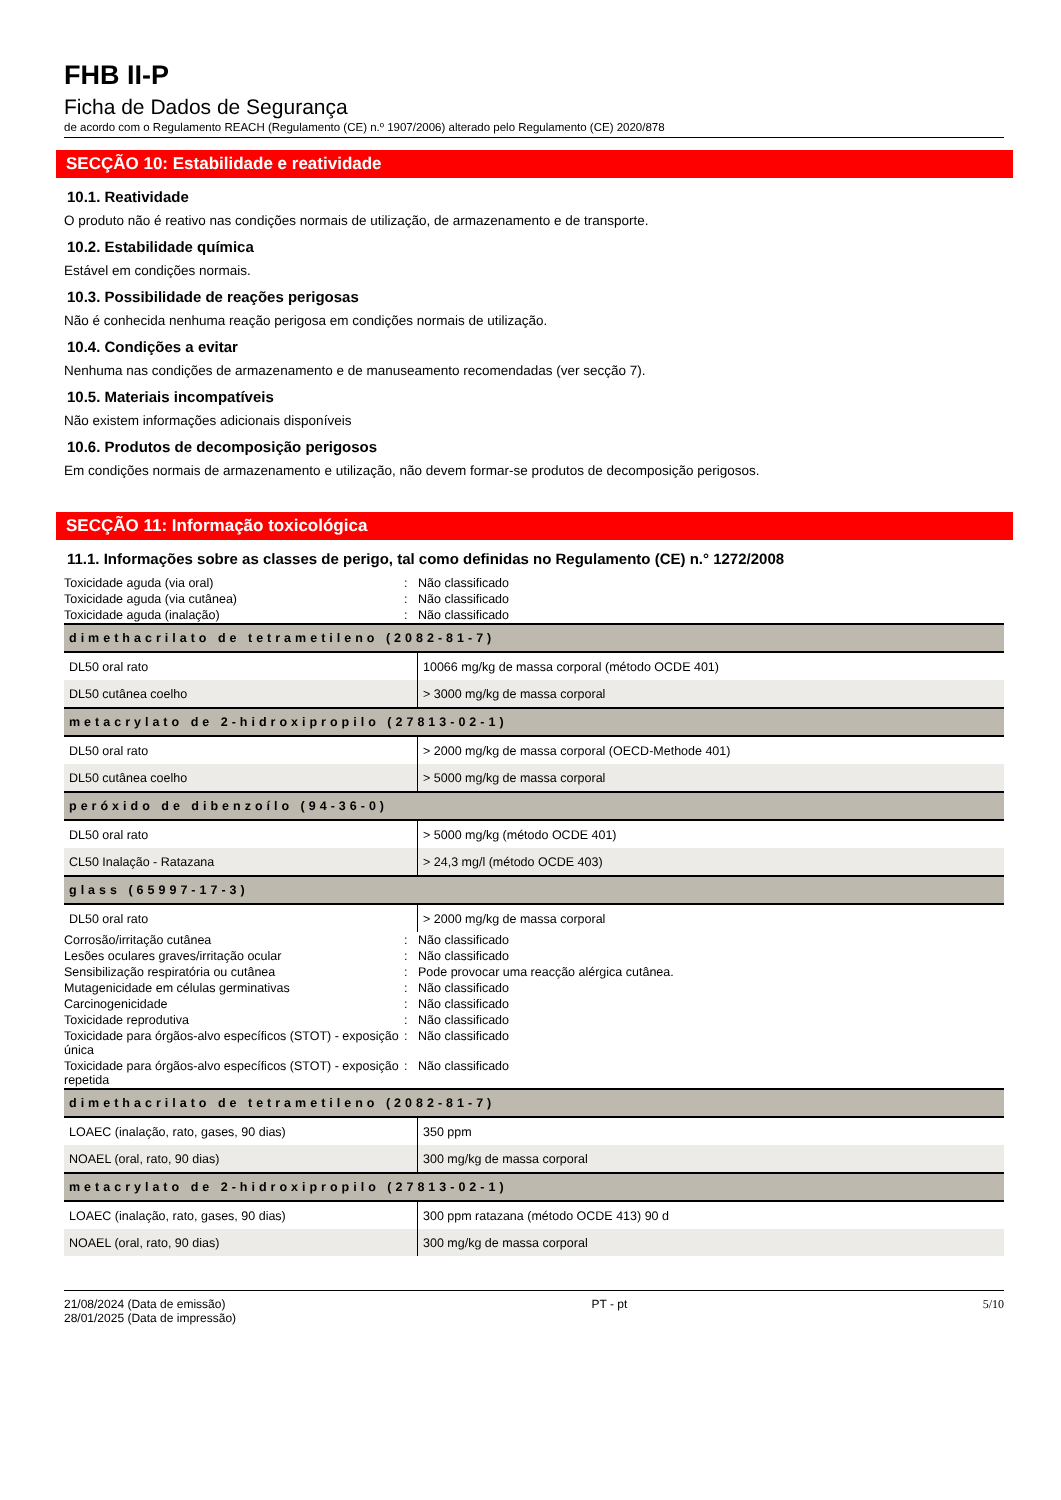FHB II-P
Ficha de Dados de Segurança
de acordo com o Regulamento REACH (Regulamento (CE) n.º 1907/2006) alterado pelo Regulamento (CE) 2020/878
SECÇÃO 10: Estabilidade e reatividade
10.1. Reatividade
O produto não é reativo nas condições normais de utilização, de armazenamento e de transporte.
10.2. Estabilidade química
Estável em condições normais.
10.3. Possibilidade de reações perigosas
Não é conhecida nenhuma reação perigosa em condições normais de utilização.
10.4. Condições a evitar
Nenhuma nas condições de armazenamento e de manuseamento recomendadas (ver secção 7).
10.5. Materiais incompatíveis
Não existem informações adicionais disponíveis
10.6. Produtos de decomposição perigosos
Em condições normais de armazenamento e utilização, não devem formar-se produtos de decomposição perigosos.
SECÇÃO 11: Informação toxicológica
11.1. Informações sobre as classes de perigo, tal como definidas no Regulamento (CE) n.° 1272/2008
| Toxicidade aguda (via oral) | : | Não classificado |
| Toxicidade aguda (via cutânea) | : | Não classificado |
| Toxicidade aguda (inalação) | : | Não classificado |
| dimethacrilato de tetrametileno (2082-81-7) | |
| --- | --- |
| DL50 oral rato | 10066 mg/kg de massa corporal (método OCDE 401) |
| DL50 cutânea coelho | > 3000 mg/kg de massa corporal |
| metacrylato de 2-hidroxipropilo (27813-02-1) | |
| DL50 oral rato | > 2000 mg/kg de massa corporal (OECD-Methode 401) |
| DL50 cutânea coelho | > 5000 mg/kg de massa corporal |
| peróxido de dibenzoílo (94-36-0) | |
| DL50 oral rato | > 5000 mg/kg (método OCDE 401) |
| CL50 Inalação - Ratazana | > 24,3 mg/l (método OCDE 403) |
| glass (65997-17-3) | |
| DL50 oral rato | > 2000 mg/kg de massa corporal |
| Corrosão/irritação cutânea | : | Não classificado |
| Lesões oculares graves/irritação ocular | : | Não classificado |
| Sensibilização respiratória ou cutânea | : | Pode provocar uma reacção alérgica cutânea. |
| Mutagenicidade em células germinativas | : | Não classificado |
| Carcinogenicidade | : | Não classificado |
| Toxicidade reprodutiva | : | Não classificado |
| Toxicidade para órgãos-alvo específicos (STOT) - exposição única | : | Não classificado |
| Toxicidade para órgãos-alvo específicos (STOT) - exposição repetida | : | Não classificado |
| dimethacrilato de tetrametileno (2082-81-7) | |
| --- | --- |
| LOAEC (inalação, rato, gases, 90 dias) | 350 ppm |
| NOAEL (oral, rato, 90 dias) | 300 mg/kg de massa corporal |
| metacrylato de 2-hidroxipropilo (27813-02-1) | |
| LOAEC (inalação, rato, gases, 90 dias) | 300 ppm ratazana (método OCDE 413) 90 d |
| NOAEL (oral, rato, 90 dias) | 300 mg/kg de massa corporal |
21/08/2024 (Data de emissão)
28/01/2025 (Data de impressão)
PT - pt 5/10